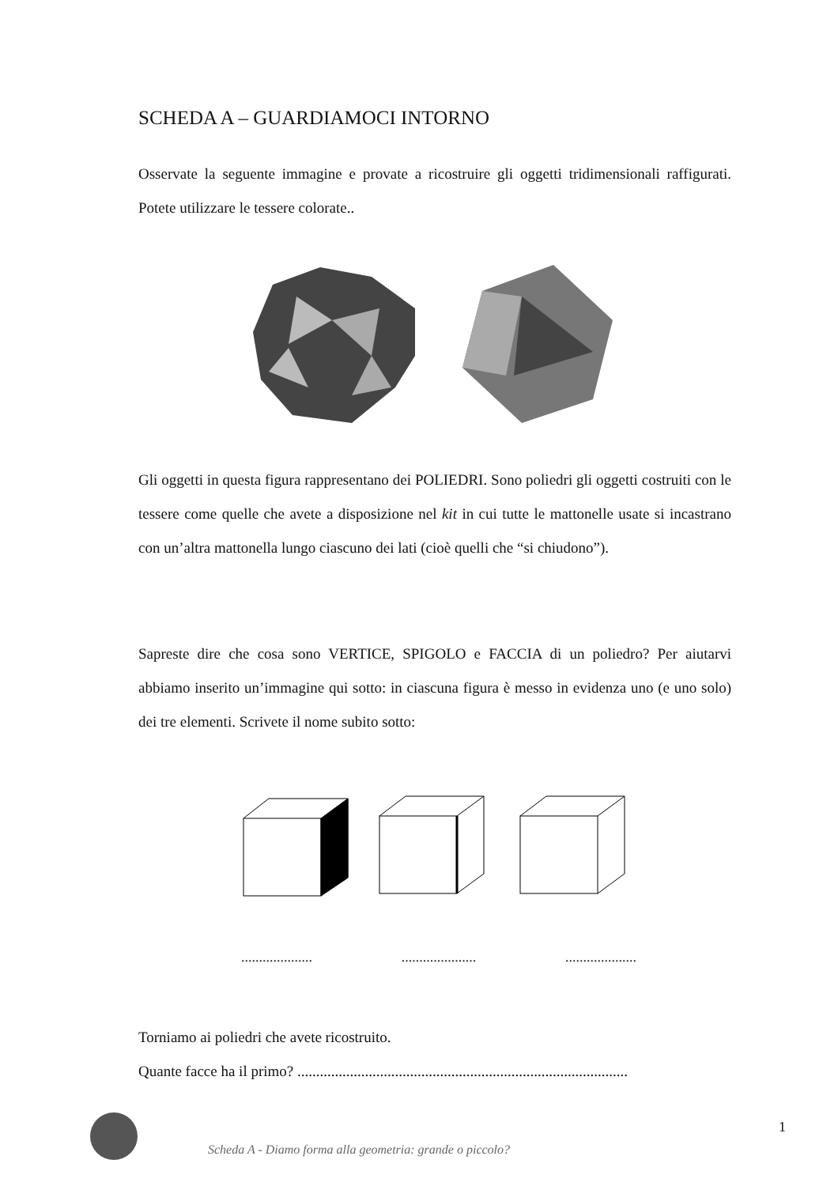SCHEDA A – GUARDIAMOCI INTORNO
Osservate la seguente immagine e provate a ricostruire gli oggetti tridimensionali raffigurati. Potete utilizzare le tessere colorate..
Gli oggetti in questa figura rappresentano dei POLIEDRI. Sono poliedri gli oggetti costruiti con le tessere come quelle che avete a disposizione nel kit in cui tutte le mattonelle usate si incastrano con un’altra mattonella lungo ciascuno dei lati (cioè quelli che “si chiudono”).
Sapreste dire che cosa sono VERTICE, SPIGOLO e FACCIA di un poliedro? Per aiutarvi abbiamo inserito un’immagine qui sotto: in ciascuna figura è messo in evidenza uno (e uno solo) dei tre elementi. Scrivete il nome subito sotto:
.................... ..................... ....................
Torniamo ai poliedri che avete ricostruito.
Quante facce ha il primo? ........................................................................................
Scheda A - Diamo forma alla geometria: grande o piccolo?
1